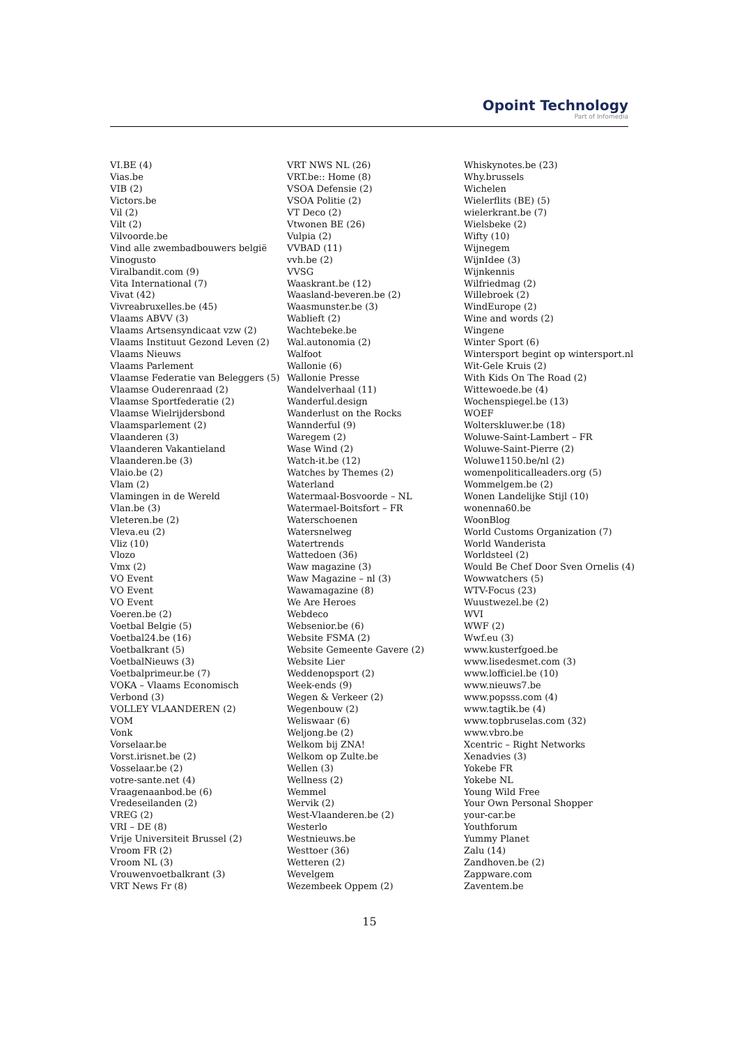Opoint Technology
Part of Infomedia
VI.BE (4)
Vias.be
VIB (2)
Victors.be
Vil (2)
Vilt (2)
Vilvoorde.be
Vind alle zwembadbouwers belgië
Vinogusto
Viralbandit.com (9)
Vita International (7)
Vivat (42)
Vivreabruxelles.be (45)
Vlaams ABVV (3)
Vlaams Artsensyndicaat vzw (2)
Vlaams Instituut Gezond Leven (2)
Vlaams Nieuws
Vlaams Parlement
Vlaamse Federatie van Beleggers (5)
Vlaamse Ouderenraad (2)
Vlaamse Sportfederatie (2)
Vlaamse Wielrijdersbond
Vlaamsparlement (2)
Vlaanderen (3)
Vlaanderen Vakantieland
Vlaanderen.be (3)
Vlaio.be (2)
Vlam (2)
Vlamingen in de Wereld
Vlan.be (3)
Vleteren.be (2)
Vleva.eu (2)
Vliz (10)
Vlozo
Vmx (2)
VO Event
VO Event
VO Event
Voeren.be (2)
Voetbal Belgie (5)
Voetbal24.be (16)
Voetbalkrant (5)
VoetbalNieuws (3)
Voetbalprimeur.be (7)
VOKA – Vlaams Economisch
Verbond (3)
VOLLEY VLAANDEREN (2)
VOM
Vonk
Vorselaar.be
Vorst.irisnet.be (2)
Vosselaar.be (2)
votre-sante.net (4)
Vraagenaanbod.be (6)
Vredeseilanden (2)
VREG (2)
VRI – DE (8)
Vrije Universiteit Brussel (2)
Vroom FR (2)
Vroom NL (3)
Vrouwenvoetbalkrant (3)
VRT News Fr (8)
VRT NWS NL (26)
VRT.be:: Home (8)
VSOA Defensie (2)
VSOA Politie (2)
VT Deco (2)
Vtwonen BE (26)
Vulpia (2)
VVBAD (11)
vvh.be (2)
VVSG
Waaskrant.be (12)
Waasland-beveren.be (2)
Waasmunster.be (3)
Wablieft (2)
Wachtebeke.be
Wal.autonomia (2)
Walfoot
Wallonie (6)
Wallonie Presse
Wandelverhaal (11)
Wanderful.design
Wanderlust on the Rocks
Wannderful (9)
Waregem (2)
Wase Wind (2)
Watch-it.be (12)
Watches by Themes (2)
Waterland
Watermaal-Bosvoorde – NL
Watermael-Boitsfort – FR
Waterschoenen
Watersnelweg
Watertrends
Wattedoen (36)
Waw magazine (3)
Waw Magazine – nl (3)
Wawamagazine (8)
We Are Heroes
Webdeco
Websenior.be (6)
Website FSMA (2)
Website Gemeente Gavere (2)
Website Lier
Weddenopsport (2)
Week-ends (9)
Wegen & Verkeer (2)
Wegenbouw (2)
Weliswaar (6)
Weljong.be (2)
Welkom bij ZNA!
Welkom op Zulte.be
Wellen (3)
Wellness (2)
Wemmel
Wervik (2)
West-Vlaanderen.be (2)
Westerlo
Westnieuws.be
Westtoer (36)
Wetteren (2)
Wevelgem
Wezembeek Oppem (2)
Whiskynotes.be (23)
Why.brussels
Wichelen
Wielerflits (BE) (5)
wielerkrant.be (7)
Wielsbeke (2)
Wifty (10)
Wijnegem
WijnIdee (3)
Wijnkennis
Wilfriedmag (2)
Willebroek (2)
WindEurope (2)
Wine and words (2)
Wingene
Winter Sport (6)
Wintersport begint op wintersport.nl
Wit-Gele Kruis (2)
With Kids On The Road (2)
Wittewoede.be (4)
Wochenspiegel.be (13)
WOEF
Wolterskluwer.be (18)
Woluwe-Saint-Lambert – FR
Woluwe-Saint-Pierre (2)
Woluwe1150.be/nl (2)
womenpoliticalleaders.org (5)
Wommelgem.be (2)
Wonen Landelijke Stijl (10)
wonenna60.be
WoonBlog
World Customs Organization (7)
World Wanderista
Worldsteel (2)
Would Be Chef Door Sven Ornelis (4)
Wowwatchers (5)
WTV-Focus (23)
Wuustwezel.be (2)
WVI
WWF (2)
Wwf.eu (3)
www.kusterfgoed.be
www.lisedesmet.com (3)
www.lofficiel.be (10)
www.nieuws7.be
www.popsss.com (4)
www.tagtik.be (4)
www.topbruselas.com (32)
www.vbro.be
Xcentric – Right Networks
Xenadvies (3)
Yokebe FR
Yokebe NL
Young Wild Free
Your Own Personal Shopper
your-car.be
Youthforum
Yummy Planet
Zalu (14)
Zandhoven.be (2)
Zappware.com
Zaventem.be
15